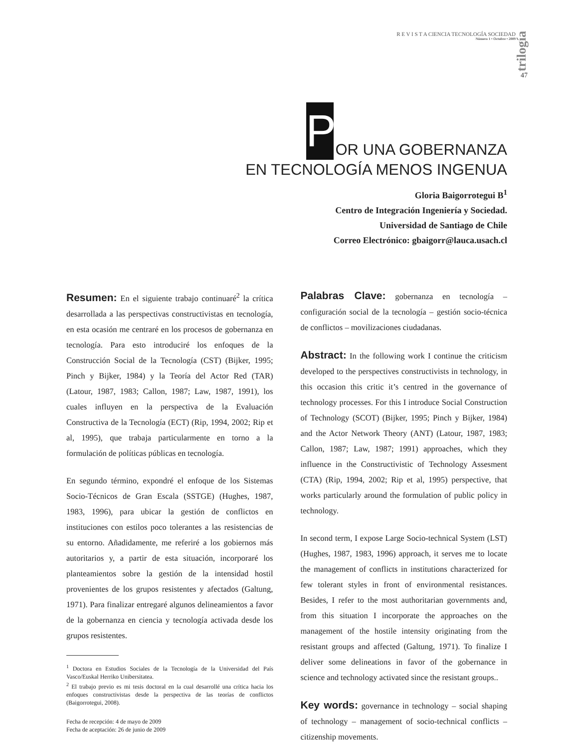R E V I S T A CIENCIA TECNOLOGÍA SOCIEDAD
Número 1 • Octubre • 2009
trilogía
47
P OR UNA GOBERNANZA
EN TECNOLOGÍA MENOS INGENUA
Gloria Baigorrotegui B<sup>1</sup>
Centro de Integración Ingeniería y Sociedad.
Universidad de Santiago de Chile
Correo Electrónico: gbaigorr@lauca.usach.cl
Resumen: En el siguiente trabajo continuaré<sup>2</sup> la crítica desarrollada a las perspectivas constructivistas en tecnología, en esta ocasión me centraré en los procesos de gobernanza en tecnología. Para esto introduciré los enfoques de la Construcción Social de la Tecnología (CST) (Bijker, 1995; Pinch y Bijker, 1984) y la Teoría del Actor Red (TAR) (Latour, 1987, 1983; Callon, 1987; Law, 1987, 1991), los cuales influyen en la perspectiva de la Evaluación Constructiva de la Tecnología (ECT) (Rip, 1994, 2002; Rip et al, 1995), que trabaja particularmente en torno a la formulación de políticas públicas en tecnología.
En segundo término, expondré el enfoque de los Sistemas Socio-Técnicos de Gran Escala (SSTGE) (Hughes, 1987, 1983, 1996), para ubicar la gestión de conflictos en instituciones con estilos poco tolerantes a las resistencias de su entorno. Añadidamente, me referiré a los gobiernos más autoritarios y, a partir de esta situación, incorporaré los planteamientos sobre la gestión de la intensidad hostil provenientes de los grupos resistentes y afectados (Galtung, 1971). Para finalizar entregaré algunos delineamientos a favor de la gobernanza en ciencia y tecnología activada desde los grupos resistentes.
<sup>1</sup> Doctora en Estudios Sociales de la Tecnología de la Universidad del País Vasco/Euskal Herriko Unibersitatea.
<sup>2</sup> El trabajo previo es mi tesis doctoral en la cual desarrollé una crítica hacia los enfoques constructivistas desde la perspectiva de las teorías de conflictos (Baigorrotegui, 2008).
Fecha de recepción: 4 de mayo de 2009
Fecha de aceptación: 26 de junio de 2009
Palabras Clave: gobernanza en tecnología – configuración social de la tecnología – gestión socio-técnica de conflictos – movilizaciones ciudadanas.
Abstract: In the following work I continue the criticism developed to the perspectives constructivists in technology, in this occasion this critic it’s centred in the governance of technology processes. For this I introduce Social Construction of Technology (SCOT) (Bijker, 1995; Pinch y Bijker, 1984) and the Actor Network Theory (ANT) (Latour, 1987, 1983; Callon, 1987; Law, 1987; 1991) approaches, which they influence in the Constructivistic of Technology Assesment (CTA) (Rip, 1994, 2002; Rip et al, 1995) perspective, that works particularly around the formulation of public policy in technology.
In second term, I expose Large Socio-technical System (LST) (Hughes, 1987, 1983, 1996) approach, it serves me to locate the management of conflicts in institutions characterized for few tolerant styles in front of environmental resistances. Besides, I refer to the most authoritarian governments and, from this situation I incorporate the approaches on the management of the hostile intensity originating from the resistant groups and affected (Galtung, 1971). To finalize I deliver some delineations in favor of the gobernance in science and technology activated since the resistant groups..
Key words: governance in technology – social shaping of technology – management of socio-technical conflicts – citizenship movements.